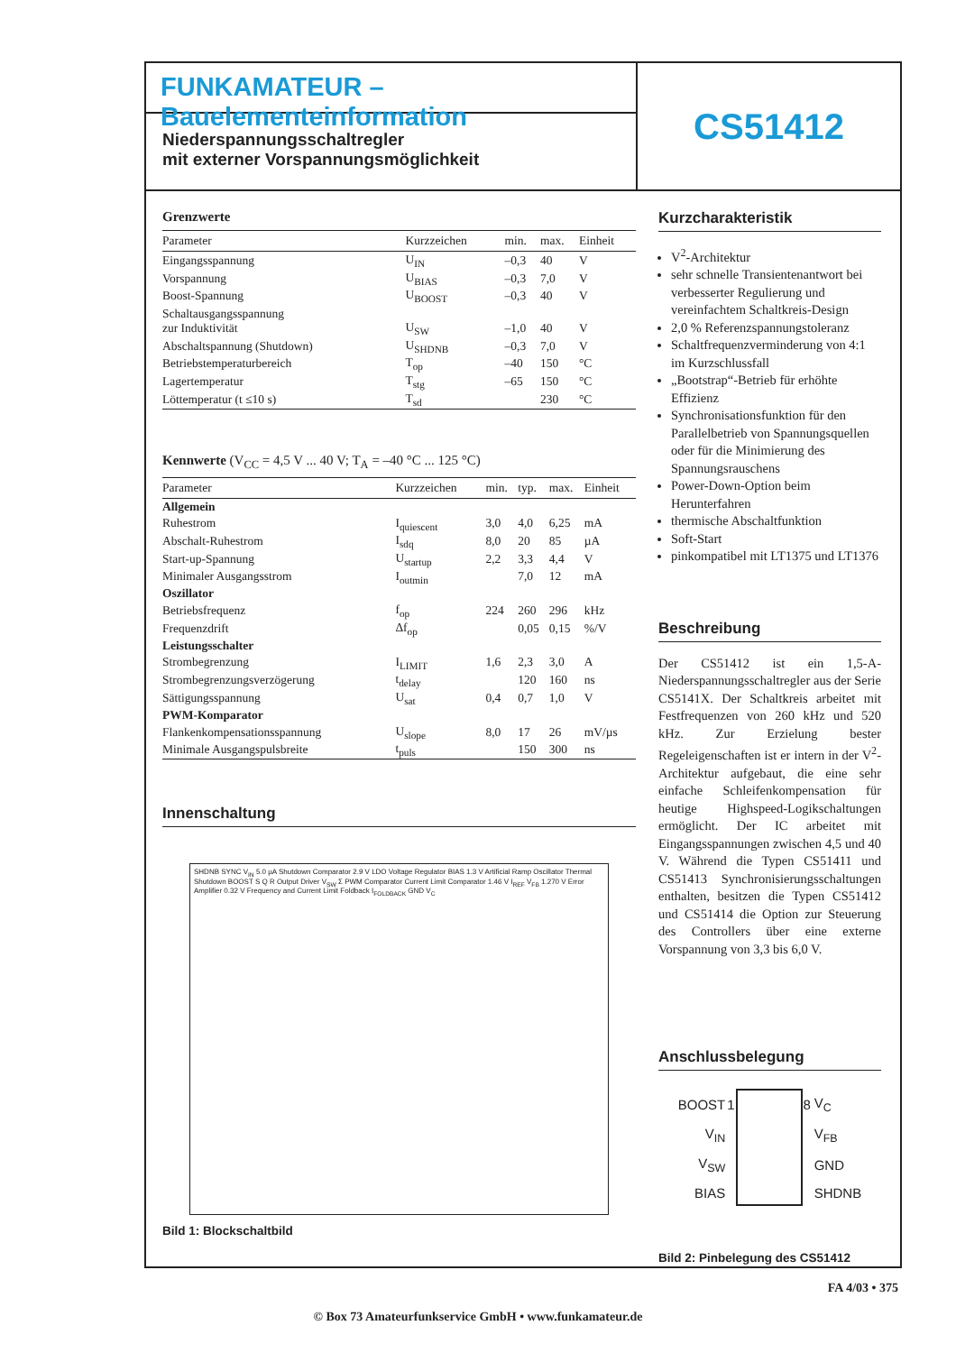FUNKAMATEUR – Bauelementeinformation
Niederspannungsschaltregler
mit externer Vorspannungsmöglichkeit
CS51412
Grenzwerte
| Parameter | Kurzzeichen | min. | max. | Einheit |
| --- | --- | --- | --- | --- |
| Eingangsspannung | U<sub>IN</sub> | –0,3 | 40 | V |
| Vorspannung | U<sub>BIAS</sub> | –0,3 | 7,0 | V |
| Boost-Spannung | U<sub>BOOST</sub> | –0,3 | 40 | V |
| Schaltausgangsspannung zur Induktivität | U<sub>SW</sub> | –1,0 | 40 | V |
| Abschaltspannung (Shutdown) | U<sub>SHDNB</sub> | –0,3 | 7,0 | V |
| Betriebstemperaturbereich | T<sub>op</sub> | –40 | 150 | °C |
| Lagertemperatur | T<sub>stg</sub> | –65 | 150 | °C |
| Löttemperatur (t ≤10 s) | T<sub>sd</sub> | | 230 | °C |
Kennwerte (V<sub>CC</sub> = 4,5 V ... 40 V; T<sub>A</sub> = –40 °C ... 125 °C)
| Parameter | Kurzzeichen | min. | typ. | max. | Einheit |
| --- | --- | --- | --- | --- | --- |
| Allgemein | | | | | |
| Ruhestrom | I<sub>quiescent</sub> | 3,0 | 4,0 | 6,25 | mA |
| Abschalt-Ruhestrom | I<sub>sdq</sub> | 8,0 | 20 | 85 | µA |
| Start-up-Spannung | U<sub>startup</sub> | 2,2 | 3,3 | 4,4 | V |
| Minimaler Ausgangsstrom | I<sub>outmin</sub> | | 7,0 | 12 | mA |
| Oszillator | | | | | |
| Betriebsfrequenz | f<sub>op</sub> | 224 | 260 | 296 | kHz |
| Frequenzdrift | Δf<sub>op</sub> | | 0,05 | 0,15 | %/V |
| Leistungsschalter | | | | | |
| Strombegrenzung | I<sub>LIMIT</sub> | 1,6 | 2,3 | 3,0 | A |
| Strombegrenzungsverzögerung | t<sub>delay</sub> | | 120 | 160 | ns |
| Sättigungsspannung | U<sub>sat</sub> | 0,4 | 0,7 | 1,0 | V |
| PWM-Komparator | | | | | |
| Flankenkompensationsspannung | U<sub>slope</sub> | 8,0 | 17 | 26 | mV/µs |
| Minimale Ausgangspulsbreite | t<sub>puls</sub> | | 150 | 300 | ns |
Innenschaltung
SHDNB SYNC V<sub>IN</sub> 5.0 µA Shutdown Comparator 2.9 V LDO Voltage Regulator BIAS 1.3 V Artificial Ramp Oscillator Thermal Shutdown BOOST S Q R Output Driver V<sub>SW</sub> Σ PWM Comparator Current Limit Comparator 1.46 V I<sub>REF</sub> V<sub>FB</sub> 1.270 V Error Amplifier 0.32 V Frequency and Current Limit Foldback I<sub>FOLDBACK</sub> GND V<sub>C</sub>
Bild 1: Blockschaltbild
Kurzcharakteristik
V<sup>2</sup>-Architektur
sehr schnelle Transientenantwort bei verbesserter Regulierung und vereinfachtem Schaltkreis-Design
2,0 % Referenzspannungstoleranz
Schaltfrequenzverminderung von 4:1 im Kurzschlussfall
„Bootstrap“-Betrieb für erhöhte Effizienz
Synchronisationsfunktion für den Parallelbetrieb von Spannungsquellen oder für die Minimierung des Spannungsrauschens
Power-Down-Option beim Herunterfahren
thermische Abschaltfunktion
Soft-Start
pinkompatibel mit LT1375 und LT1376
Beschreibung
Der CS51412 ist ein 1,5-A-Niederspannungsschaltregler aus der Serie CS5141X. Der Schaltkreis arbeitet mit Festfrequenzen von 260 kHz und 520 kHz. Zur Erzielung bester Regeleigenschaften ist er intern in der V<sup>2</sup>-Architektur aufgebaut, die eine sehr einfache Schleifenkompensation für heutige Highspeed-Logikschaltungen ermöglicht. Der IC arbeitet mit Eingangsspannungen zwischen 4,5 und 40 V. Während die Typen CS51411 und CS51413 Synchronisierungsschaltungen enthalten, besitzen die Typen CS51412 und CS51414 die Option zur Steuerung des Controllers über eine externe Vorspannung von 3,3 bis 6,0 V.
Anschlussbelegung
| BOOST | 1 | | 8 | V<sub>C</sub> |
| V<sub>IN</sub> | | | | V<sub>FB</sub> |
| V<sub>SW</sub> | | | | GND |
| BIAS | | | | SHDNB |
Bild 2: Pinbelegung des CS51412
FA 4/03 • 375
© Box 73 Amateurfunkservice GmbH • www.funkamateur.de